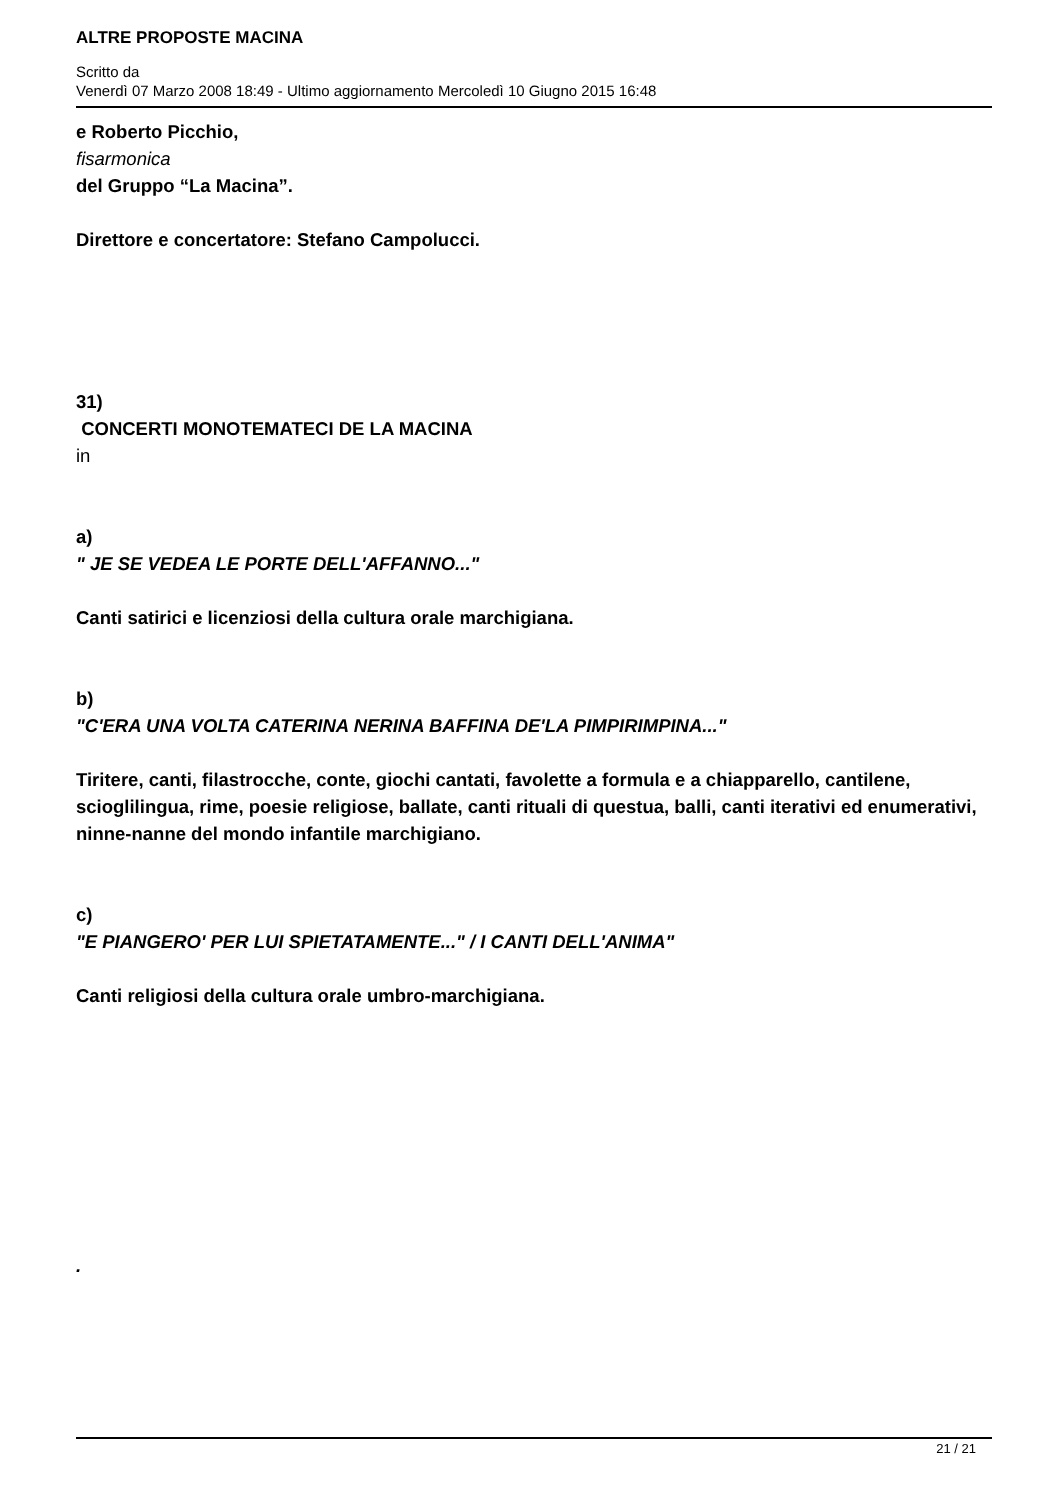ALTRE PROPOSTE MACINA
Scritto da
Venerdì 07 Marzo 2008 18:49 - Ultimo aggiornamento Mercoledì 10 Giugno 2015 16:48
e Roberto Picchio,
fisarmonica
del Gruppo “La Macina”.
Direttore e concertatore: Stefano Campolucci.
31)
CONCERTI MONOTEMATECI DE LA MACINA
in
a)
" JE SE VEDEA LE PORTE DELL'AFFANNO..."
Canti satirici e licenziosi della cultura orale marchigiana.
b)
"C'ERA UNA VOLTA CATERINA NERINA BAFFINA DE'LA PIMPIRIMPINA..."
Tiritere, canti, filastrocche, conte, giochi cantati, favolette a formula e a chiapparello, cantilene, scioglilingua, rime, poesie religiose, ballate, canti rituali di questua, balli, canti iterativi ed enumerativi, ninne-nanne del mondo infantile marchigiano.
c)
"E PIANGERO' PER LUI SPIETATAMENTE..." / I CANTI DELL'ANIMA"
Canti religiosi della cultura orale umbro-marchigiana.
.
21 / 21